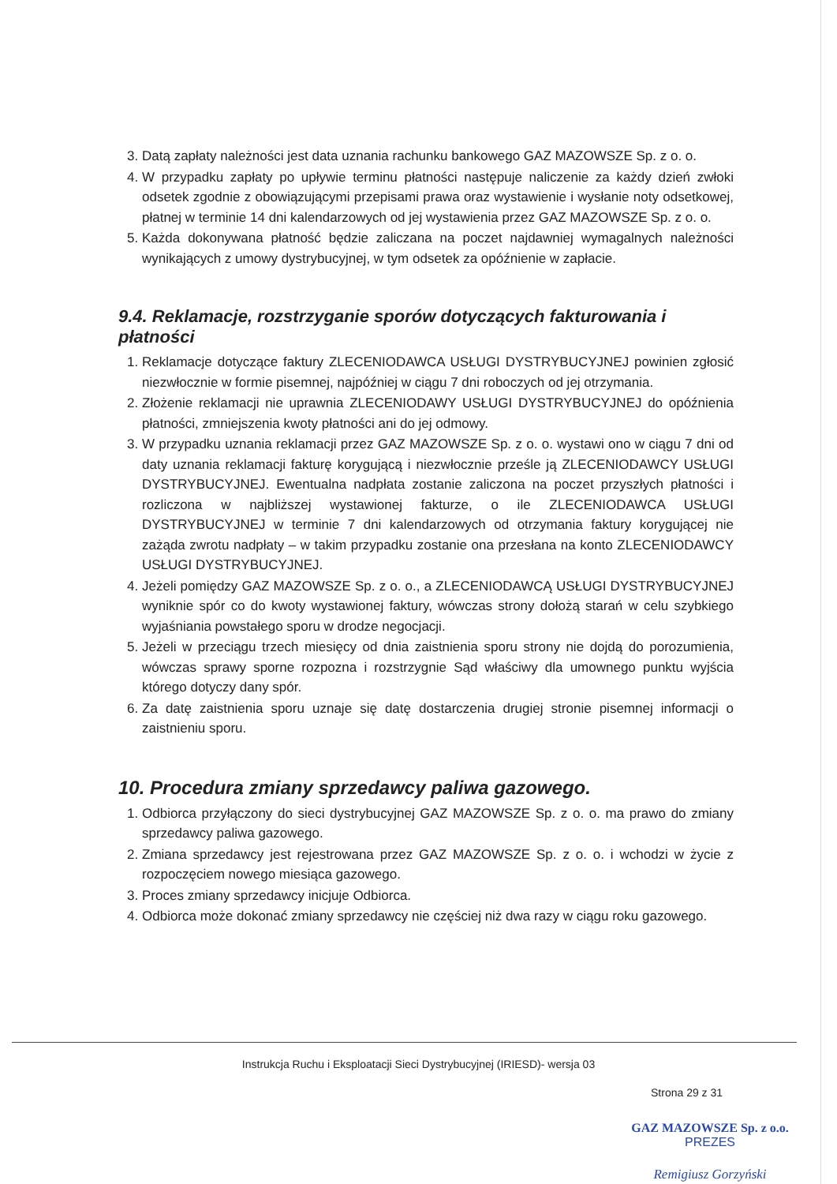3. Datą zapłaty należności jest data uznania rachunku bankowego GAZ MAZOWSZE Sp. z o. o.
4. W przypadku zapłaty po upływie terminu płatności następuje naliczenie za każdy dzień zwłoki odsetek zgodnie z obowiązującymi przepisami prawa oraz wystawienie i wysłanie noty odsetkowej, płatnej w terminie 14 dni kalendarzowych od jej wystawienia przez GAZ MAZOWSZE Sp. z o. o.
5. Każda dokonywana płatność będzie zaliczana na poczet najdawniej wymagalnych należności wynikających z umowy dystrybucyjnej, w tym odsetek za opóźnienie w zapłacie.
9.4. Reklamacje, rozstrzyganie sporów dotyczących fakturowania i płatności
1. Reklamacje dotyczące faktury ZLECENIODAWCA USŁUGI DYSTRYBUCYJNEJ powinien zgłosić niezwłocznie w formie pisemnej, najpóźniej w ciągu 7 dni roboczych od jej otrzymania.
2. Złożenie reklamacji nie uprawnia ZLECENIODAWY USŁUGI DYSTRYBUCYJNEJ do opóźnienia płatności, zmniejszenia kwoty płatności ani do jej odmowy.
3. W przypadku uznania reklamacji przez GAZ MAZOWSZE Sp. z o. o. wystawi ono w ciągu 7 dni od daty uznania reklamacji fakturę korygującą i niezwłocznie prześle ją ZLECENIODAWCY USŁUGI DYSTRYBUCYJNEJ. Ewentualna nadpłata zostanie zaliczona na poczet przyszłych płatności i rozliczona w najbliższej wystawionej fakturze, o ile ZLECENIODAWCA USŁUGI DYSTRYBUCYJNEJ w terminie 7 dni kalendarzowych od otrzymania faktury korygującej nie zażąda zwrotu nadpłaty – w takim przypadku zostanie ona przesłana na konto ZLECENIODAWCY USŁUGI DYSTRYBUCYJNEJ.
4. Jeżeli pomiędzy GAZ MAZOWSZE Sp. z o. o., a ZLECENIODAWCĄ USŁUGI DYSTRYBUCYJNEJ wyniknie spór co do kwoty wystawionej faktury, wówczas strony dołożą starań w celu szybkiego wyjaśniania powstałego sporu w drodze negocjacji.
5. Jeżeli w przeciągu trzech miesięcy od dnia zaistnienia sporu strony nie dojdą do porozumienia, wówczas sprawy sporne rozpozna i rozstrzygnie Sąd właściwy dla umownego punktu wyjścia którego dotyczy dany spór.
6. Za datę zaistnienia sporu uznaje się datę dostarczenia drugiej stronie pisemnej informacji o zaistnieniu sporu.
10. Procedura zmiany sprzedawcy paliwa gazowego.
1. Odbiorca przyłączony do sieci dystrybucyjnej GAZ MAZOWSZE Sp. z o. o. ma prawo do zmiany sprzedawcy paliwa gazowego.
2. Zmiana sprzedawcy jest rejestrowana przez GAZ MAZOWSZE Sp. z o. o. i wchodzi w życie z rozpoczęciem nowego miesiąca gazowego.
3. Proces zmiany sprzedawcy inicjuje Odbiorca.
4. Odbiorca może dokonać zmiany sprzedawcy nie częściej niż dwa razy w ciągu roku gazowego.
Instrukcja Ruchu i Eksploatacji Sieci Dystrybucyjnej (IRIESD)- wersja 03
Strona 29 z 31
GAZ MAZOWSZE Sp. z o.o.
PREZES
Remigiusz Gorzyński